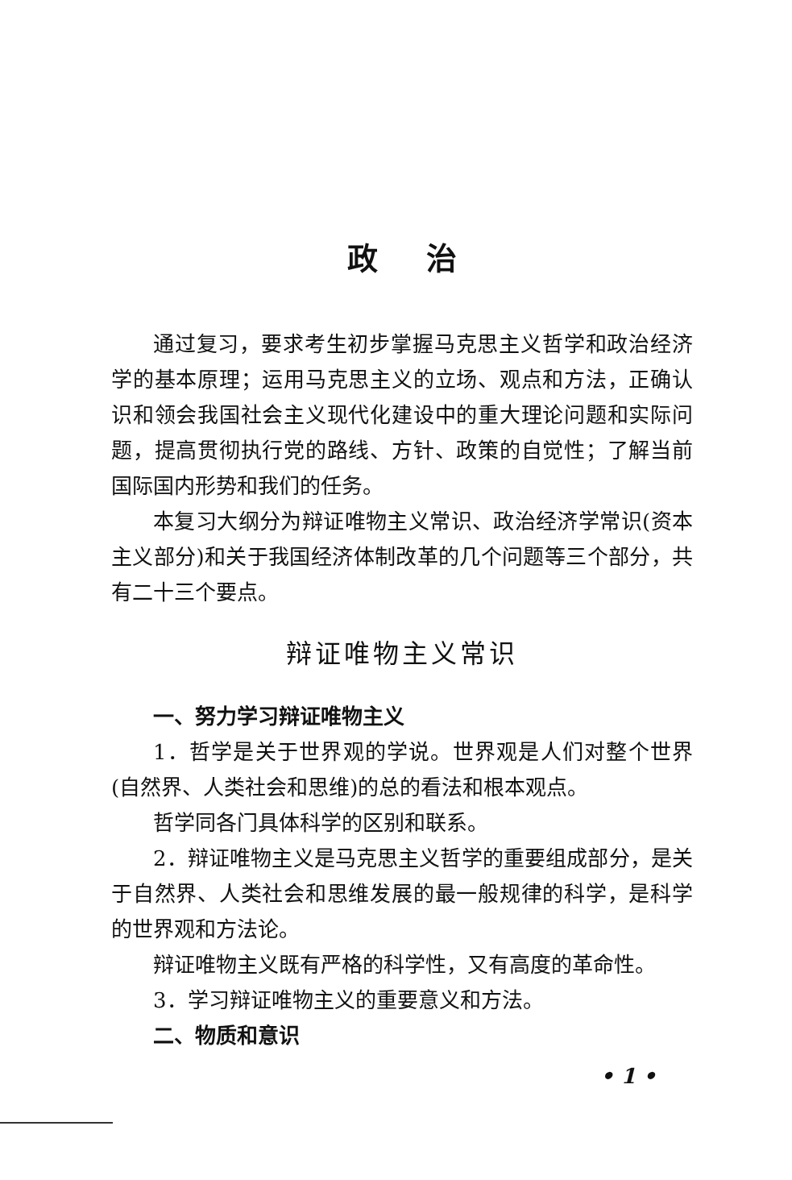政治
通过复习，要求考生初步掌握马克思主义哲学和政治经济学的基本原理；运用马克思主义的立场、观点和方法，正确认识和领会我国社会主义现代化建设中的重大理论问题和实际问题，提高贯彻执行党的路线、方针、政策的自觉性；了解当前国际国内形势和我们的任务。
本复习大纲分为辩证唯物主义常识、政治经济学常识(资本主义部分)和关于我国经济体制改革的几个问题等三个部分，共有二十三个要点。
辩证唯物主义常识
一、努力学习辩证唯物主义
1．哲学是关于世界观的学说。世界观是人们对整个世界(自然界、人类社会和思维)的总的看法和根本观点。
哲学同各门具体科学的区别和联系。
2．辩证唯物主义是马克思主义哲学的重要组成部分，是关于自然界、人类社会和思维发展的最一般规律的科学，是科学的世界观和方法论。
辩证唯物主义既有严格的科学性，又有高度的革命性。
3．学习辩证唯物主义的重要意义和方法。
二、物质和意识
• 1 •